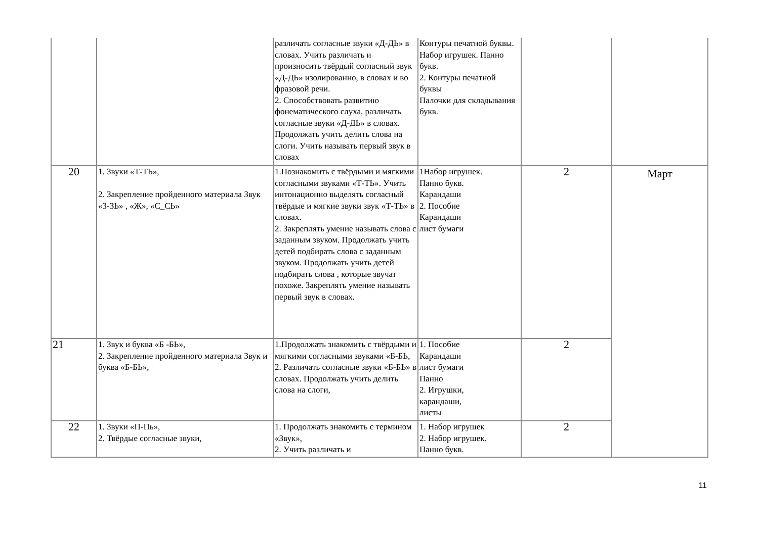| | | различать согласные звуки «Д-ДЬ» в словах. Учить различать и произносить твёрдый согласный звук «Д-ДЬ» изолированно, в словах и во фразовой речи. 2. Способствовать развитию фонематического слуха, различать согласные звуки «Д-ДЬ» в словах. Продолжать учить делить слова на слоги. Учить называть первый звук в словах | Контуры печатной буквы. Набор игрушек. Панно букв. 2. Контуры печатной буквы Палочки для складывания букв. | | |
| 20 | 1. Звуки «Т-ТЬ», 2. Закрепление пройденного материала Звук «З-ЗЬ» , «Ж», «С_СЬ» | 1.Познакомить с твёрдыми и мягкими согласными звуками «Т-ТЬ». Учить интонационно выделять согласный твёрдые и мягкие звуки звук «Т-ТЬ» в словах. 2. Закреплять умение называть слова с заданным звуком. Продолжать учить детей подбирать слова с заданным звуком. Продолжать учить детей подбирать слова , которые звучат похоже. Закреплять умение называть первый звук в словах. | 1Набор игрушек. Панно букв. Карандаши 2. Пособие Карандаши лист бумаги | 2 | Март |
| 21 | 1. Звук и буква «Б -БЬ», 2. Закрепление пройденного материала Звук и буква «Б-БЬ», | 1.Продолжать знакомить с твёрдыми и мягкими согласными звуками «Б-БЬ, 2. Различать согласные звуки «Б-БЬ» в словах. Продолжать учить делить слова на слоги, | 1. Пособие Карандаши лист бумаги Панно 2. Игрушки, карандаши, листы | 2 | |
| 22 | 1. Звуки «П-Пь», 2. Твёрдые согласные звуки, | 1. Продолжать знакомить с термином «Звук», 2. Учить различать и | 1. Набор игрушек 2. Набор игрушек. Панно букв. | 2 | |
11